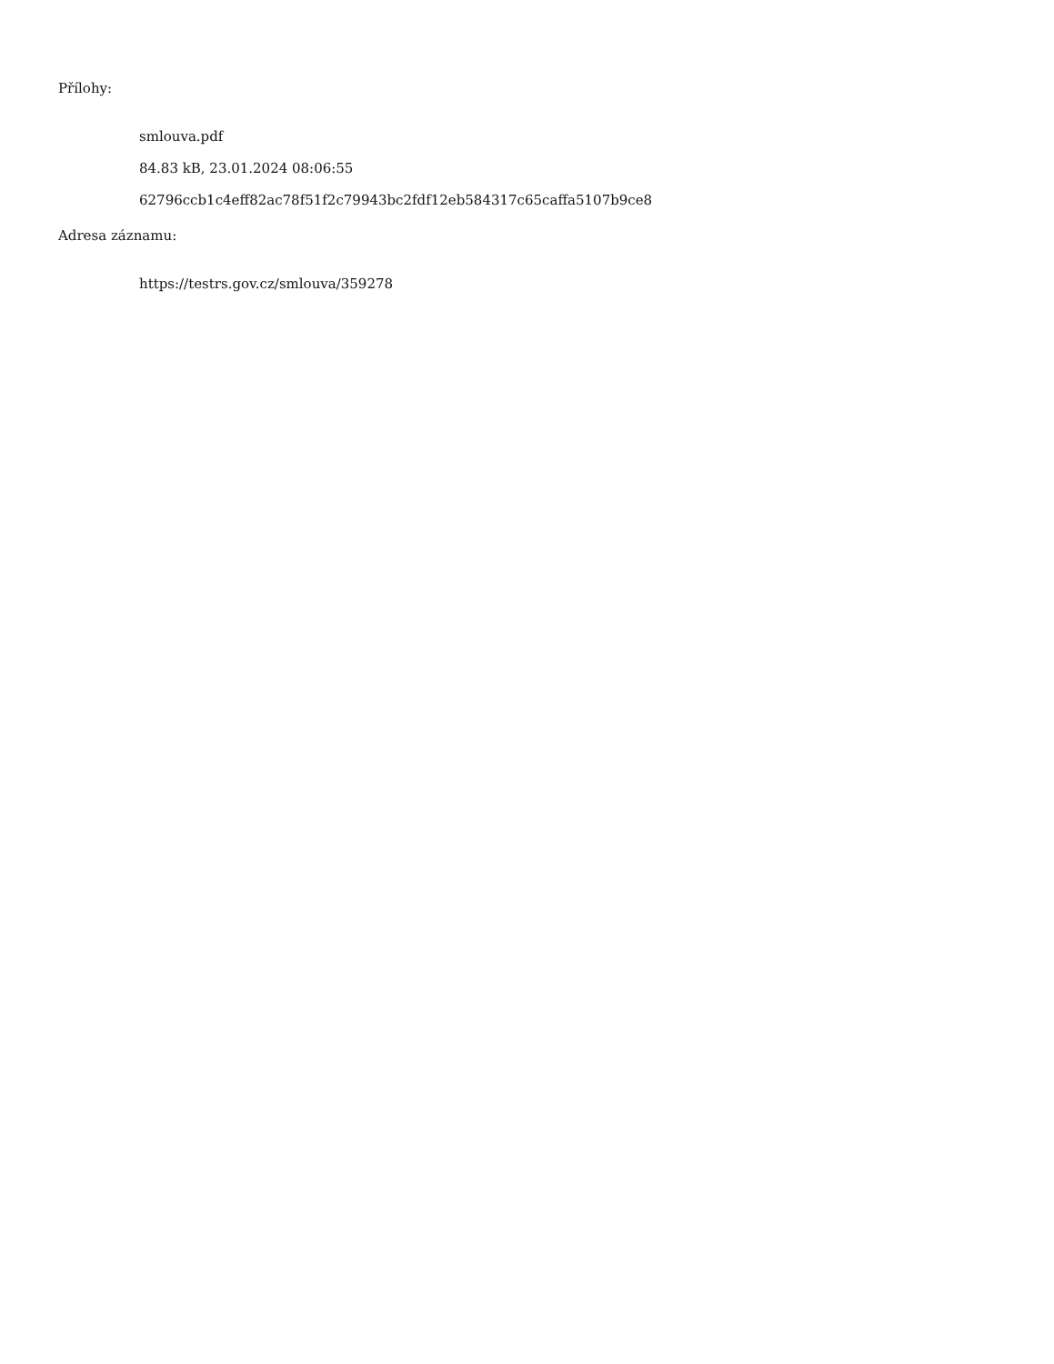Přílohy:
smlouva.pdf
84.83 kB, 23.01.2024 08:06:55
62796ccb1c4eff82ac78f51f2c79943bc2fdf12eb584317c65caffa5107b9ce8
Adresa záznamu:
https://testrs.gov.cz/smlouva/359278